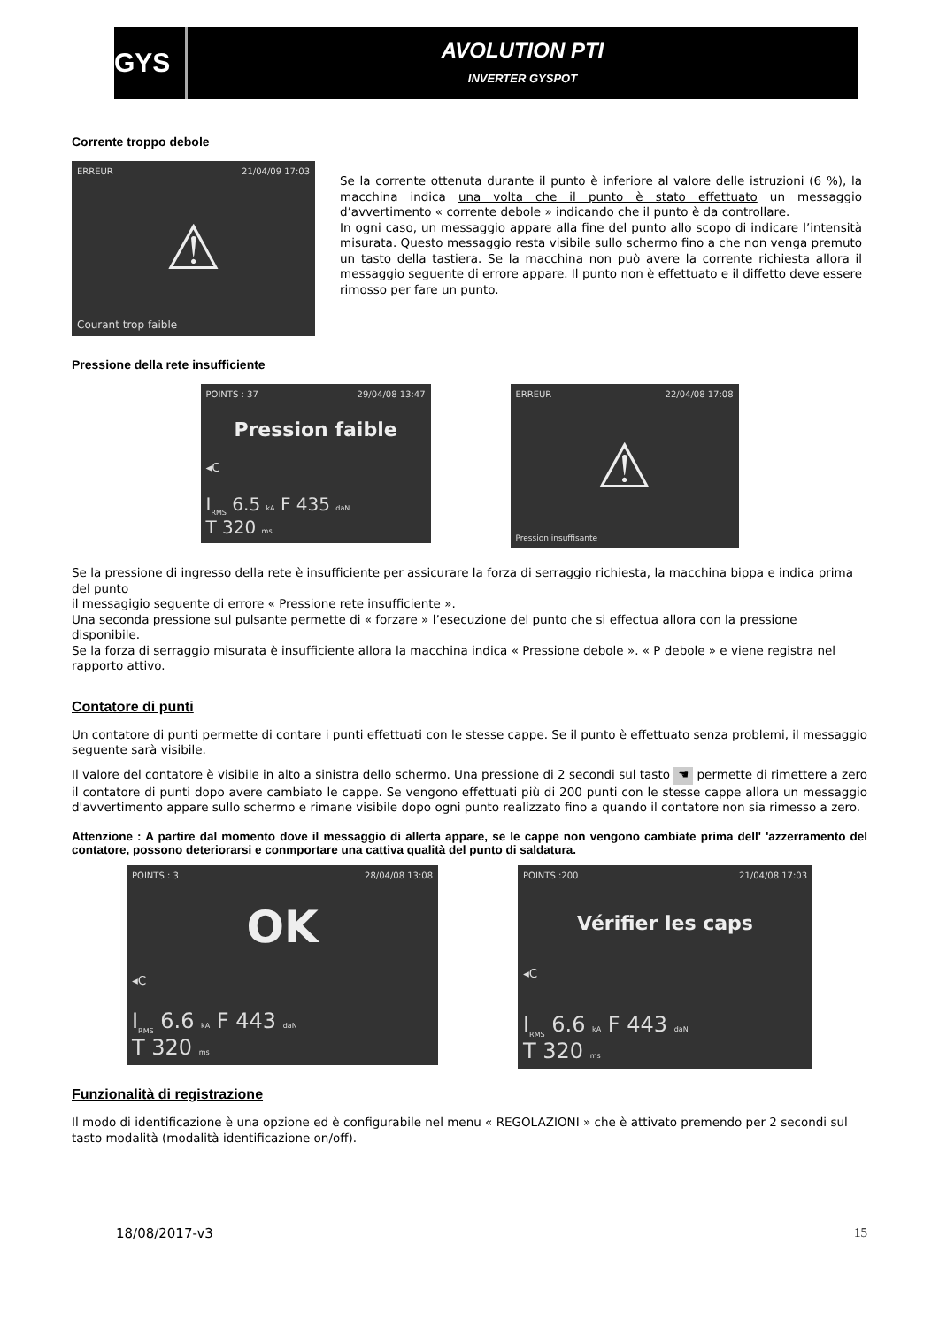GYS
AVOLUTION PTI
INVERTER GYSPOT
Corrente troppo debole
ERREUR 21/04/09 17:03
⚠
Courant trop faible
Se la corrente ottenuta durante il punto è inferiore al valore delle istruzioni (6 %), la macchina indica una volta che il punto è stato effettuato un messaggio d’avvertimento « corrente debole » indicando che il punto è da controllare.
In ogni caso, un messaggio appare alla fine del punto allo scopo di indicare l’intensità misurata. Questo messaggio resta visibile sullo schermo fino a che non venga premuto un tasto della tastiera. Se la macchina non può avere la corrente richiesta allora il messaggio seguente di errore appare. Il punto non è effettuato e il diffetto deve essere rimosso per fare un punto.
Pressione della rete insufficiente
POINTS : 37 29/04/08 13:47
Pression faible
◂C
I<sub>RMS</sub> 6.5 kA F 435 daN
T 320 ms
ERREUR 22/04/08 17:08
⚠
Pression insuffisante
Se la pressione di ingresso della rete è insufficiente per assicurare la forza di serraggio richiesta, la macchina bippa e indica prima del punto
il messagigio seguente di errore « Pressione rete insufficiente ».
Una seconda pressione sul pulsante permette di « forzare » l’esecuzione del punto che si effectua allora con la pressione disponibile.
Se la forza di serraggio misurata è insufficiente allora la macchina indica « Pressione debole ». « P debole » e viene registra nel rapporto attivo.
Contatore di punti
Un contatore di punti permette di contare i punti effettuati con le stesse cappe. Se il punto è effettuato senza problemi, il messaggio seguente sarà visibile.
Il valore del contatore è visibile in alto a sinistra dello schermo. Una pressione di 2 secondi sul tasto ☚ permette di rimettere a zero il contatore di punti dopo avere cambiato le cappe. Se vengono effettuati più di 200 punti con le stesse cappe allora un messaggio d'avvertimento appare sullo schermo e rimane visibile dopo ogni punto realizzato fino a quando il contatore non sia rimesso a zero.
Attenzione : A partire dal momento dove il messaggio di allerta appare, se le cappe non vengono cambiate prima dell' 'azzerramento del contatore, possono deteriorarsi e conmportare una cattiva qualità del punto di saldatura.
POINTS : 3 28/04/08 13:08
OK
◂C
I<sub>RMS</sub> 6.6 kA F 443 daN
T 320 ms
POINTS :200 21/04/08 17:03
Vérifier les caps
◂C
I<sub>RMS</sub> 6.6 kA F 443 daN
T 320 ms
Funzionalità di registrazione
Il modo di identificazione è una opzione ed è configurabile nel menu « REGOLAZIONI » che è attivato premendo per 2 secondi sul tasto modalità (modalità identificazione on/off).
18/08/2017-v3 15